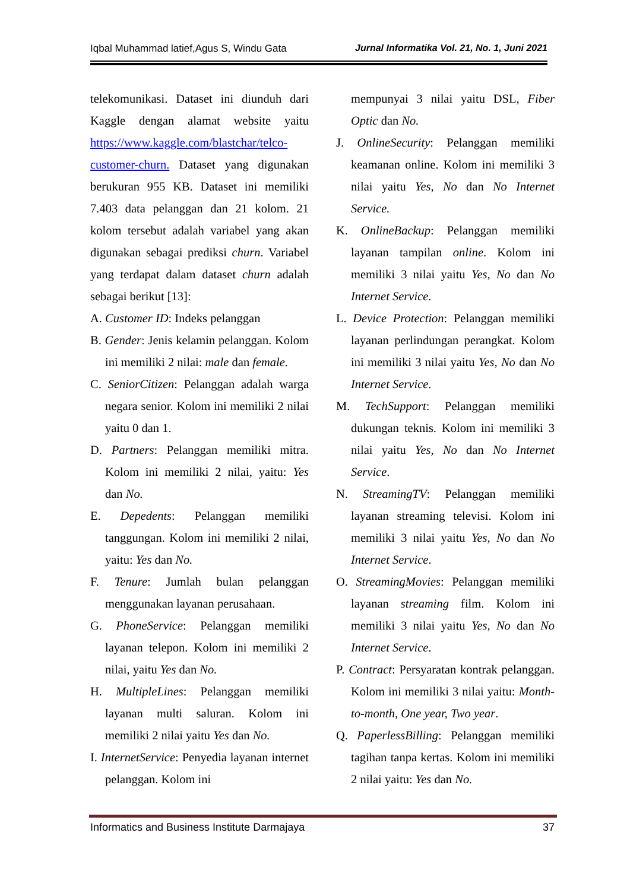Iqbal Muhammad latief,Agus S, Windu Gata Jurnal Informatika Vol. 21, No. 1, Juni 2021
telekomunikasi. Dataset ini diunduh dari Kaggle dengan alamat website yaitu https://www.kaggle.com/blastchar/telco-customer-churn. Dataset yang digunakan berukuran 955 KB. Dataset ini memiliki 7.403 data pelanggan dan 21 kolom. 21 kolom tersebut adalah variabel yang akan digunakan sebagai prediksi churn. Variabel yang terdapat dalam dataset churn adalah sebagai berikut [13]:
A. Customer ID: Indeks pelanggan
B. Gender: Jenis kelamin pelanggan. Kolom ini memiliki 2 nilai: male dan female.
C. SeniorCitizen: Pelanggan adalah warga negara senior. Kolom ini memiliki 2 nilai yaitu 0 dan 1.
D. Partners: Pelanggan memiliki mitra. Kolom ini memiliki 2 nilai, yaitu: Yes dan No.
E. Depedents: Pelanggan memiliki tanggungan. Kolom ini memiliki 2 nilai, yaitu: Yes dan No.
F. Tenure: Jumlah bulan pelanggan menggunakan layanan perusahaan.
G. PhoneService: Pelanggan memiliki layanan telepon. Kolom ini memiliki 2 nilai, yaitu Yes dan No.
H. MultipleLines: Pelanggan memiliki layanan multi saluran. Kolom ini memiliki 2 nilai yaitu Yes dan No.
I. InternetService: Penyedia layanan internet pelanggan. Kolom ini
mempunyai 3 nilai yaitu DSL, Fiber Optic dan No.
J. OnlineSecurity: Pelanggan memiliki keamanan online. Kolom ini memiliki 3 nilai yaitu Yes, No dan No Internet Service.
K. OnlineBackup: Pelanggan memiliki layanan tampilan online. Kolom ini memiliki 3 nilai yaitu Yes, No dan No Internet Service.
L. Device Protection: Pelanggan memiliki layanan perlindungan perangkat. Kolom ini memiliki 3 nilai yaitu Yes, No dan No Internet Service.
M. TechSupport: Pelanggan memiliki dukungan teknis. Kolom ini memiliki 3 nilai yaitu Yes, No dan No Internet Service.
N. StreamingTV: Pelanggan memiliki layanan streaming televisi. Kolom ini memiliki 3 nilai yaitu Yes, No dan No Internet Service.
O. StreamingMovies: Pelanggan memiliki layanan streaming film. Kolom ini memiliki 3 nilai yaitu Yes, No dan No Internet Service.
P. Contract: Persyaratan kontrak pelanggan. Kolom ini memiliki 3 nilai yaitu: Month-to-month, One year, Two year.
Q. PaperlessBilling: Pelanggan memiliki tagihan tanpa kertas. Kolom ini memiliki 2 nilai yaitu: Yes dan No.
Informatics and Business Institute Darmajaya 37